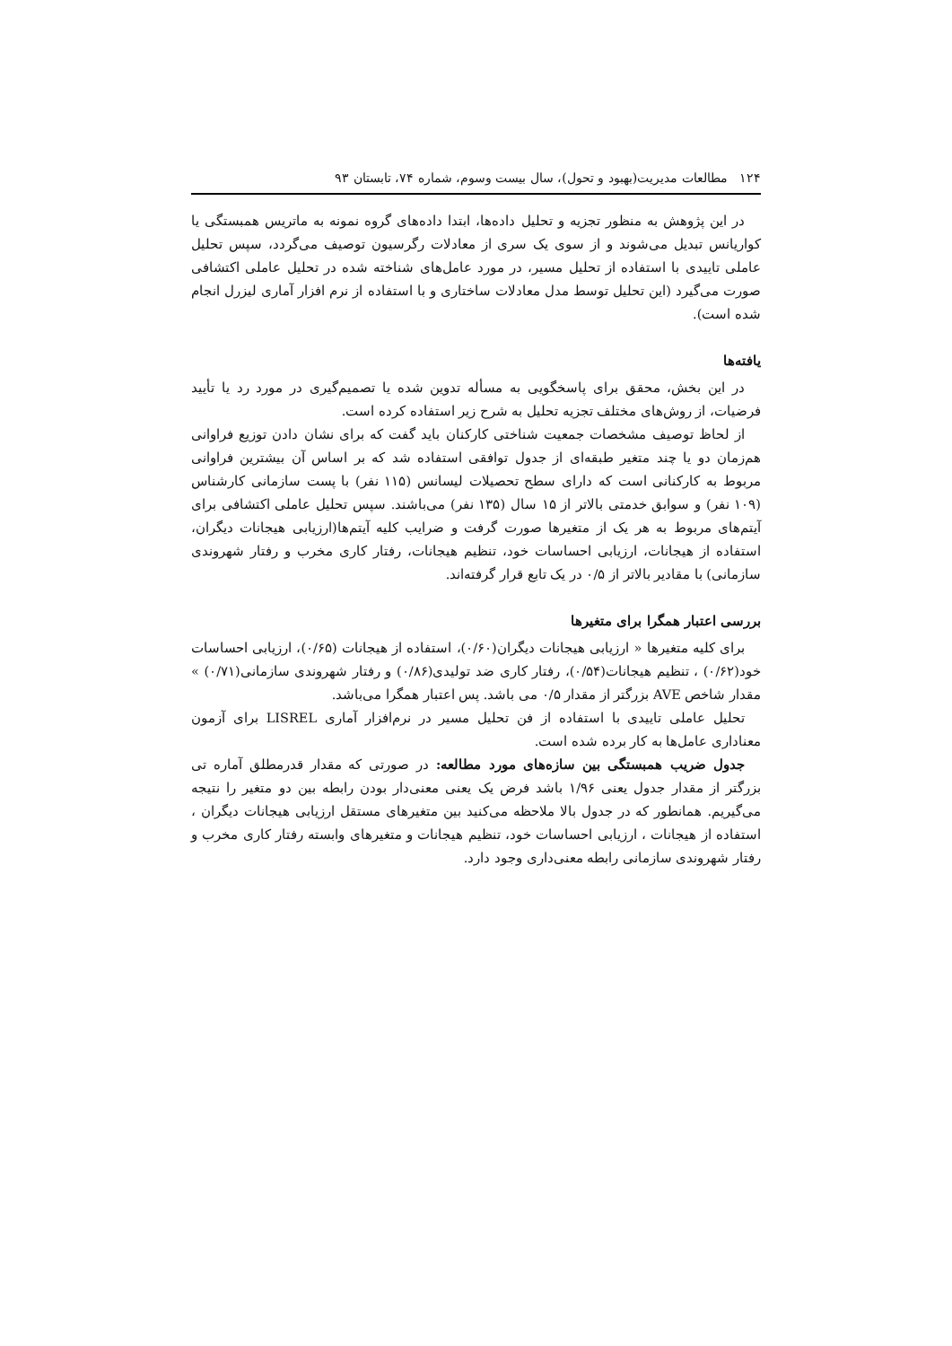۱۲۴ مطالعات مدیریت(بهبود و تحول)، سال بیست وسوم، شماره ۷۴، تابستان ۹۳
در این پژوهش به منظور تجزیه و تحلیل داده‌ها، ابتدا داده‌های گروه نمونه به ماتریس همبستگی یا کواریانس تبدیل می‌شوند و از سوی یک سری از معادلات رگرسیون توصیف می‌گردد، سپس تحلیل عاملی تاییدی با استفاده از تحلیل مسیر، در مورد عامل‌های شناخته شده در تحلیل عاملی اکتشافی صورت می‌گیرد (این تحلیل توسط مدل معادلات ساختاری و با استفاده از نرم افزار آماری لیزرل انجام شده است).
یافته‌ها
در این بخش، محقق برای پاسخگویی به مسأله تدوین شده یا تصمیم‌گیری در مورد رد یا تأیید فرضیات، از روش‌های مختلف تجزیه تحلیل به شرح زیر استفاده کرده است.
از لحاظ توصیف مشخصات جمعیت شناختی کارکنان باید گفت که برای نشان دادن توزیع فراوانی هم‌زمان دو یا چند متغیر طبقه‌ای از جدول توافقی استفاده شد که بر اساس آن بیشترین فراوانی مربوط به کارکنانی است که دارای سطح تحصیلات لیسانس (۱۱۵ نفر) با پست سازمانی کارشناس (۱۰۹ نفر) و سوابق خدمتی بالاتر از ۱۵ سال (۱۳۵ نفر) می‌باشند. سپس تحلیل عاملی اکتشافی برای آیتم‌های مربوط به هر یک از متغیرها صورت گرفت و ضرایب کلیه آیتم‌ها(ارزیابی هیجانات دیگران، استفاده از هیجانات، ارزیابی احساسات خود، تنظیم هیجانات، رفتار کاری مخرب و رفتار شهروندی سازمانی) با مقادیر بالاتر از ۰/۵ در یک تابع قرار گرفته‌اند.
بررسی اعتبار همگرا برای متغیرها
برای کلیه متغیرها « ارزیابی هیجانات دیگران(۰/۶۰)، استفاده از هیجانات (۰/۶۵)، ارزیابی احساسات خود(۰/۶۲) ، تنظیم هیجانات(۰/۵۴)، رفتار کاری ضد تولیدی(۰/۸۶) و رفتار شهروندی سازمانی(۰/۷۱) » مقدار شاخص AVE بزرگتر از مقدار ۰/۵ می باشد. پس اعتبار همگرا می‌باشد.
تحلیل عاملی تاییدی با استفاده از فن تحلیل مسیر در نرم‌افزار آماری LISREL برای آزمون معناداری عامل‌ها به کار برده شده است.
جدول ضریب همبستگی بین سازه‌های مورد مطالعه: در صورتی که مقدار قدرمطلق آماره تی بزرگتر از مقدار جدول یعنی ۱/۹۶ باشد فرض یک یعنی معنی‌دار بودن رابطه بین دو متغیر را نتیجه می‌گیریم. همانطور که در جدول بالا ملاحظه می‌کنید بین متغیرهای مستقل ارزیابی هیجانات دیگران ، استفاده از هیجانات ، ارزیابی احساسات خود، تنظیم هیجانات و متغیرهای وابسته رفتار کاری مخرب و رفتار شهروندی سازمانی رابطه معنی‌داری وجود دارد.